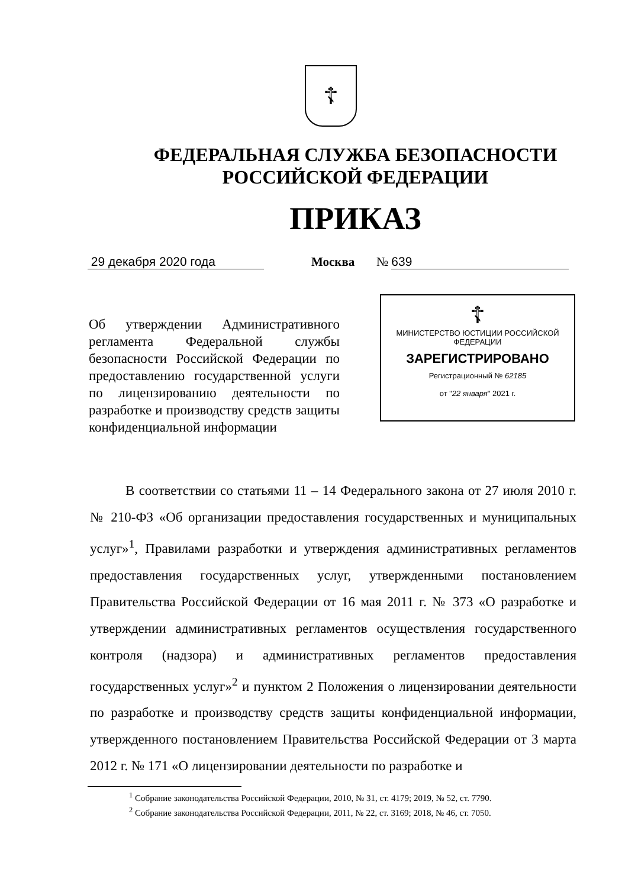☦
ФЕДЕРАЛЬНАЯ СЛУЖБА БЕЗОПАСНОСТИ
РОССИЙСКОЙ ФЕДЕРАЦИИ
ПРИКАЗ
29 декабря 2020 года
Москва
№ 639
Об утверждении Административного регламента Федеральной службы безопасности Российской Федерации по предоставлению государственной услуги по лицензированию деятельности по разработке и производству средств защиты конфиденциальной информации
☦
МИНИСТЕРСТВО ЮСТИЦИИ РОССИЙСКОЙ ФЕДЕРАЦИИ
ЗАРЕГИСТРИРОВАНО
Регистрационный № 62185
от "22 января" 2021 г.
В соответствии со статьями 11 – 14 Федерального закона от 27 июля 2010 г. № 210-ФЗ «Об организации предоставления государственных и муниципальных услуг»<sup>1</sup>, Правилами разработки и утверждения административных регламентов предоставления государственных услуг, утвержденными постановлением Правительства Российской Федерации от 16 мая 2011 г. № 373 «О разработке и утверждении административных регламентов осуществления государственного контроля (надзора) и административных регламентов предоставления государственных услуг»<sup>2</sup> и пунктом 2 Положения о лицензировании деятельности по разработке и производству средств защиты конфиденциальной информации, утвержденного постановлением Правительства Российской Федерации от 3 марта 2012 г. № 171 «О лицензировании деятельности по разработке и
<sup>1</sup> Собрание законодательства Российской Федерации, 2010, № 31, ст. 4179; 2019, № 52, ст. 7790.
<sup>2</sup> Собрание законодательства Российской Федерации, 2011, № 22, ст. 3169; 2018, № 46, ст. 7050.